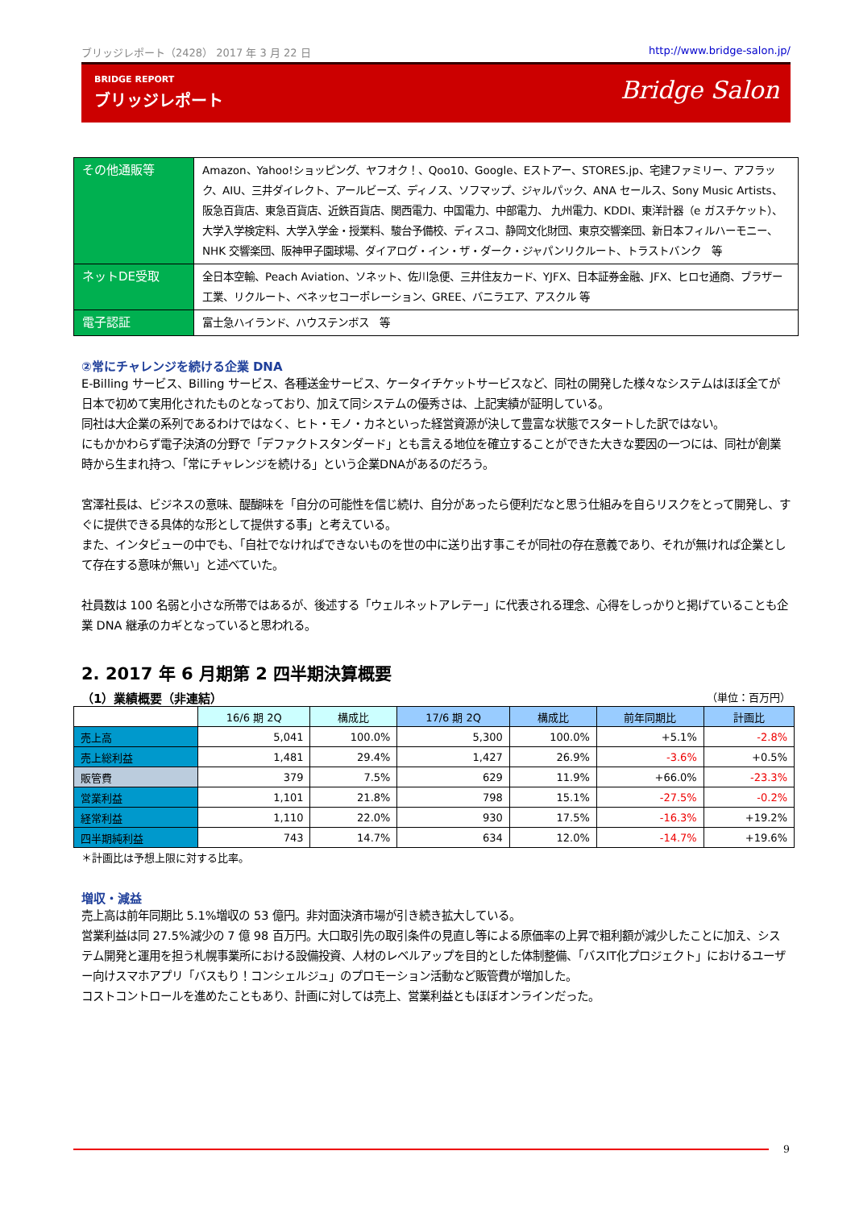ブリッジレポート（2428） 2017 年 3 月 22 日 http://www.bridge-salon.jp/
BRIDGE REPORT
ブリッジレポート
Bridge Salon
| その他通販等 | Amazon、Yahoo!ショッピング、ヤフオク！、Qoo10、Google、Eストアー、STORES.jp、宅建ファミリー、アフラック、AIU、三井ダイレクト、アールビーズ、ディノス、ソフマップ、ジャルパック、ANA セールス、Sony Music Artists、阪急百貨店、東急百貨店、近鉄百貨店、関西電力、中国電力、中部電力、 九州電力、KDDI、東洋計器（e ガスチケット）、大学入学検定料、大学入学金・授業料、駿台予備校、ディスコ、静岡文化財団、東京交響楽団、新日本フィルハーモニー、NHK 交響楽団、阪神甲子園球場、ダイアログ・イン・ザ・ダーク・ジャパンリクルート、トラストバンク 等 |
| ネットDE受取 | 全日本空輸、Peach Aviation、ソネット、佐川急便、三井住友カード、YJFX、日本証券金融、JFX、ヒロセ通商、ブラザー工業、リクルート、ベネッセコーポレーション、GREE、バニラエア、アスクル 等 |
| 電子認証 | 富士急ハイランド、ハウステンボス 等 |
②常にチャレンジを続ける企業 DNA
E-Billing サービス、Billing サービス、各種送金サービス、ケータイチケットサービスなど、同社の開発した様々なシステムはほぼ全てが日本で初めて実用化されたものとなっており、加えて同システムの優秀さは、上記実績が証明している。
同社は大企業の系列であるわけではなく、ヒト・モノ・カネといった経営資源が決して豊富な状態でスタートした訳ではない。
にもかかわらず電子決済の分野で「デファクトスタンダード」とも言える地位を確立することができた大きな要因の一つには、同社が創業時から生まれ持つ、「常にチャレンジを続ける」という企業DNAがあるのだろう。
宮澤社長は、ビジネスの意味、醍醐味を「自分の可能性を信じ続け、自分があったら便利だなと思う仕組みを自らリスクをとって開発し、すぐに提供できる具体的な形として提供する事」と考えている。
また、インタビューの中でも、「自社でなければできないものを世の中に送り出す事こそが同社の存在意義であり、それが無ければ企業として存在する意味が無い」と述べていた。
社員数は 100 名弱と小さな所帯ではあるが、後述する「ウェルネットアレテー」に代表される理念、心得をしっかりと掲げていることも企業 DNA 継承のカギとなっていると思われる。
2. 2017 年 6 月期第 2 四半期決算概要
（1）業績概要（非連結） （単位：百万円）
| | 16/6 期 2Q | 構成比 | 17/6 期 2Q | 構成比 | 前年同期比 | 計画比 |
| --- | --- | --- | --- | --- | --- | --- |
| 売上高 | 5,041 | 100.0% | 5,300 | 100.0% | +5.1% | -2.8% |
| 売上総利益 | 1,481 | 29.4% | 1,427 | 26.9% | -3.6% | +0.5% |
| 販管費 | 379 | 7.5% | 629 | 11.9% | +66.0% | -23.3% |
| 営業利益 | 1,101 | 21.8% | 798 | 15.1% | -27.5% | -0.2% |
| 経常利益 | 1,110 | 22.0% | 930 | 17.5% | -16.3% | +19.2% |
| 四半期純利益 | 743 | 14.7% | 634 | 12.0% | -14.7% | +19.6% |
＊計画比は予想上限に対する比率。
増収・減益
売上高は前年同期比 5.1%増収の 53 億円。非対面決済市場が引き続き拡大している。
営業利益は同 27.5%減少の 7 億 98 百万円。大口取引先の取引条件の見直し等による原価率の上昇で粗利額が減少したことに加え、システム開発と運用を担う札幌事業所における設備投資、人材のレベルアップを目的とした体制整備、「バスIT化プロジェクト」におけるユーザー向けスマホアプリ「バスもり！コンシェルジュ」のプロモーション活動など販管費が増加した。
コストコントロールを進めたこともあり、計画に対しては売上、営業利益ともほぼオンラインだった。
9